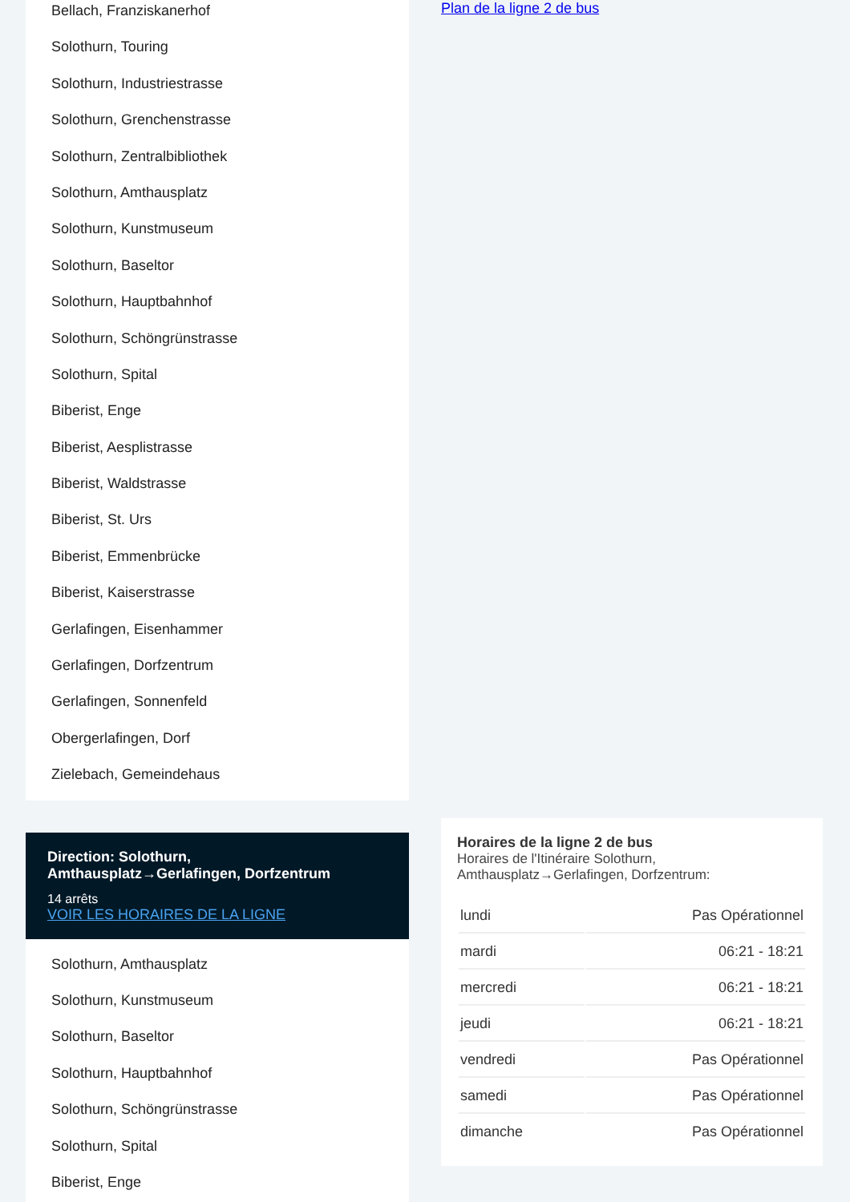Bellach, Franziskanerhof
Solothurn, Touring
Solothurn, Industriestrasse
Solothurn, Grenchenstrasse
Solothurn, Zentralbibliothek
Solothurn, Amthausplatz
Solothurn, Kunstmuseum
Solothurn, Baseltor
Solothurn, Hauptbahnhof
Solothurn, Schöngrünstrasse
Solothurn, Spital
Biberist, Enge
Biberist, Aesplistrasse
Biberist, Waldstrasse
Biberist, St. Urs
Biberist, Emmenbrücke
Biberist, Kaiserstrasse
Gerlafingen, Eisenhammer
Gerlafingen, Dorfzentrum
Gerlafingen, Sonnenfeld
Obergerlafingen, Dorf
Zielebach, Gemeindehaus
Direction: Solothurn, Amthausplatz→Gerlafingen, Dorfzentrum
14 arrêts
VOIR LES HORAIRES DE LA LIGNE
Solothurn, Amthausplatz
Solothurn, Kunstmuseum
Solothurn, Baseltor
Solothurn, Hauptbahnhof
Solothurn, Schöngrünstrasse
Solothurn, Spital
Biberist, Enge
Plan de la ligne 2 de bus
Horaires de la ligne 2 de bus
Horaires de l'Itinéraire Solothurn, Amthausplatz→Gerlafingen, Dorfzentrum:
| lundi | Pas Opérationnel |
| mardi | 06:21 - 18:21 |
| mercredi | 06:21 - 18:21 |
| jeudi | 06:21 - 18:21 |
| vendredi | Pas Opérationnel |
| samedi | Pas Opérationnel |
| dimanche | Pas Opérationnel |